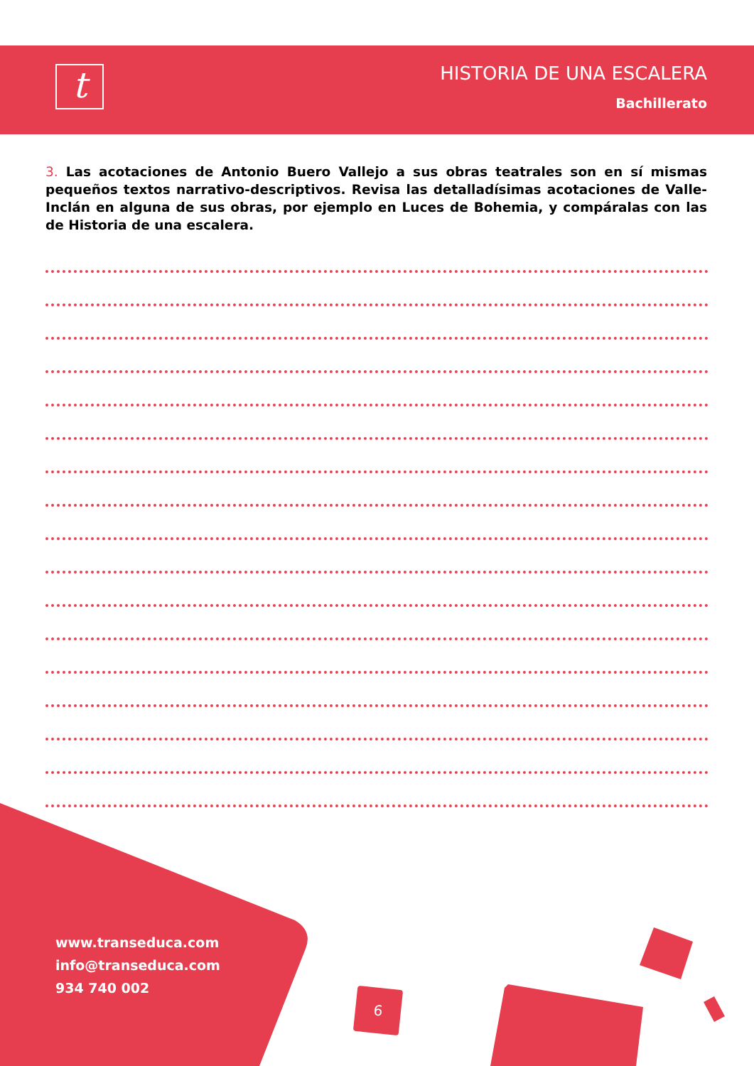t
HISTORIA DE UNA ESCALERA
Bachillerato
3. Las acotaciones de Antonio Buero Vallejo a sus obras teatrales son en sí mismas pequeños textos narrativo-descriptivos. Revisa las detalladísimas acotaciones de Valle-Inclán en alguna de sus obras, por ejemplo en Luces de Bohemia, y compáralas con las de Historia de una escalera.
www.transeduca.com
info@transeduca.com
934 740 002
6